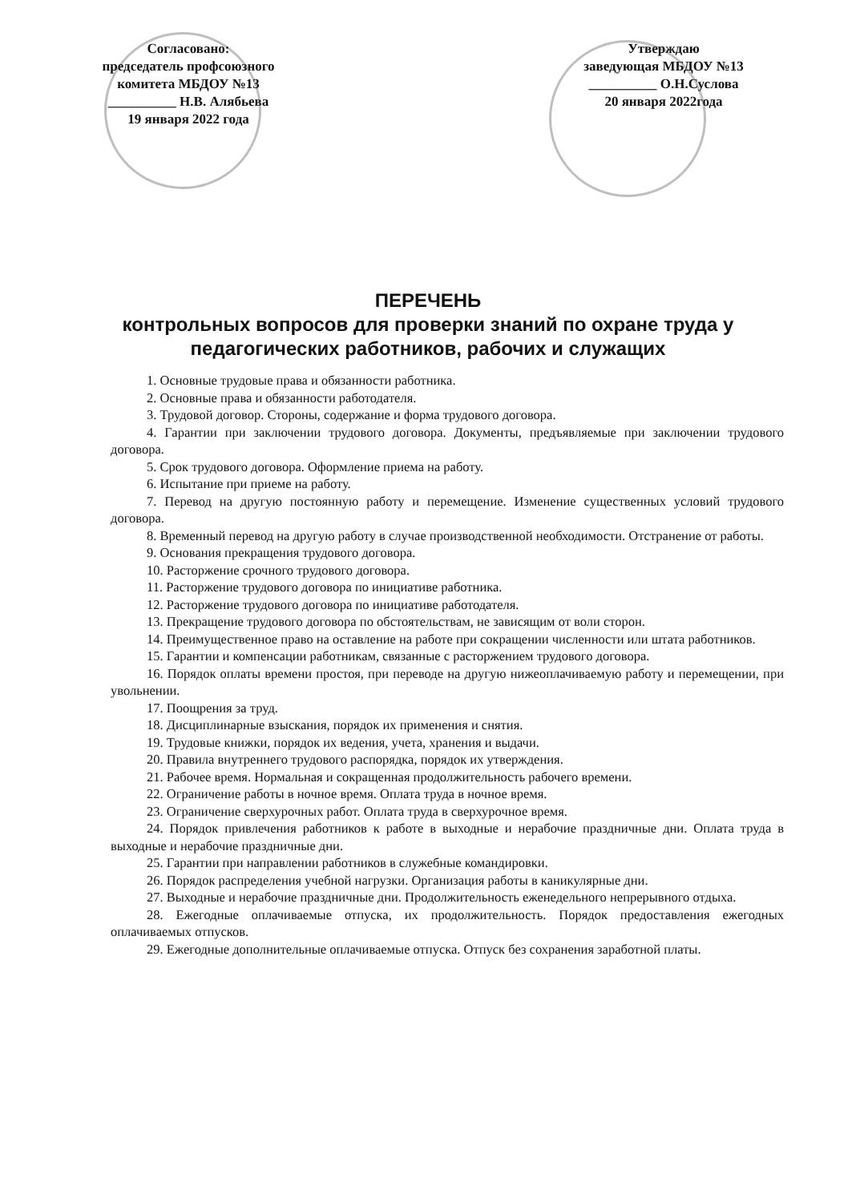Согласовано:
председатель профсоюзного
комитета МБДОУ №13
__________ Н.В. Алябьева
19 января 2022 года
Утверждаю
заведующая МБДОУ №13
__________ О.Н.Суслова
20 января 2022года
ПЕРЕЧЕНЬ
контрольных вопросов для проверки знаний по охране труда у педагогических работников, рабочих и служащих
1. Основные трудовые права и обязанности работника.
2. Основные права и обязанности работодателя.
3. Трудовой договор. Стороны, содержание и форма трудового договора.
4. Гарантии при заключении трудового договора. Документы, предъявляемые при заключении трудового договора.
5. Срок трудового договора. Оформление приема на работу.
6. Испытание при приеме на работу.
7. Перевод на другую постоянную работу и перемещение. Изменение существенных условий трудового договора.
8. Временный перевод на другую работу в случае производственной необходимости. Отстранение от работы.
9. Основания прекращения трудового договора.
10. Расторжение срочного трудового договора.
11. Расторжение трудового договора по инициативе работника.
12. Расторжение трудового договора по инициативе работодателя.
13. Прекращение трудового договора по обстоятельствам, не зависящим от воли сторон.
14. Преимущественное право на оставление на работе при сокращении численности или штата работников.
15. Гарантии и компенсации работникам, связанные с расторжением трудового договора.
16. Порядок оплаты времени простоя, при переводе на другую нижеоплачиваемую работу и перемещении, при увольнении.
17. Поощрения за труд.
18. Дисциплинарные взыскания, порядок их применения и снятия.
19. Трудовые книжки, порядок их ведения, учета, хранения и выдачи.
20. Правила внутреннего трудового распорядка, порядок их утверждения.
21. Рабочее время. Нормальная и сокращенная продолжительность рабочего времени.
22. Ограничение работы в ночное время. Оплата труда в ночное время.
23. Ограничение сверхурочных работ. Оплата труда в сверхурочное время.
24. Порядок привлечения работников к работе в выходные и нерабочие праздничные дни. Оплата труда в выходные и нерабочие праздничные дни.
25. Гарантии при направлении работников в служебные командировки.
26. Порядок распределения учебной нагрузки. Организация работы в каникулярные дни.
27. Выходные и нерабочие праздничные дни. Продолжительность еженедельного непрерывного отдыха.
28. Ежегодные оплачиваемые отпуска, их продолжительность. Порядок предоставления ежегодных оплачиваемых отпусков.
29. Ежегодные дополнительные оплачиваемые отпуска. Отпуск без сохранения заработной платы.